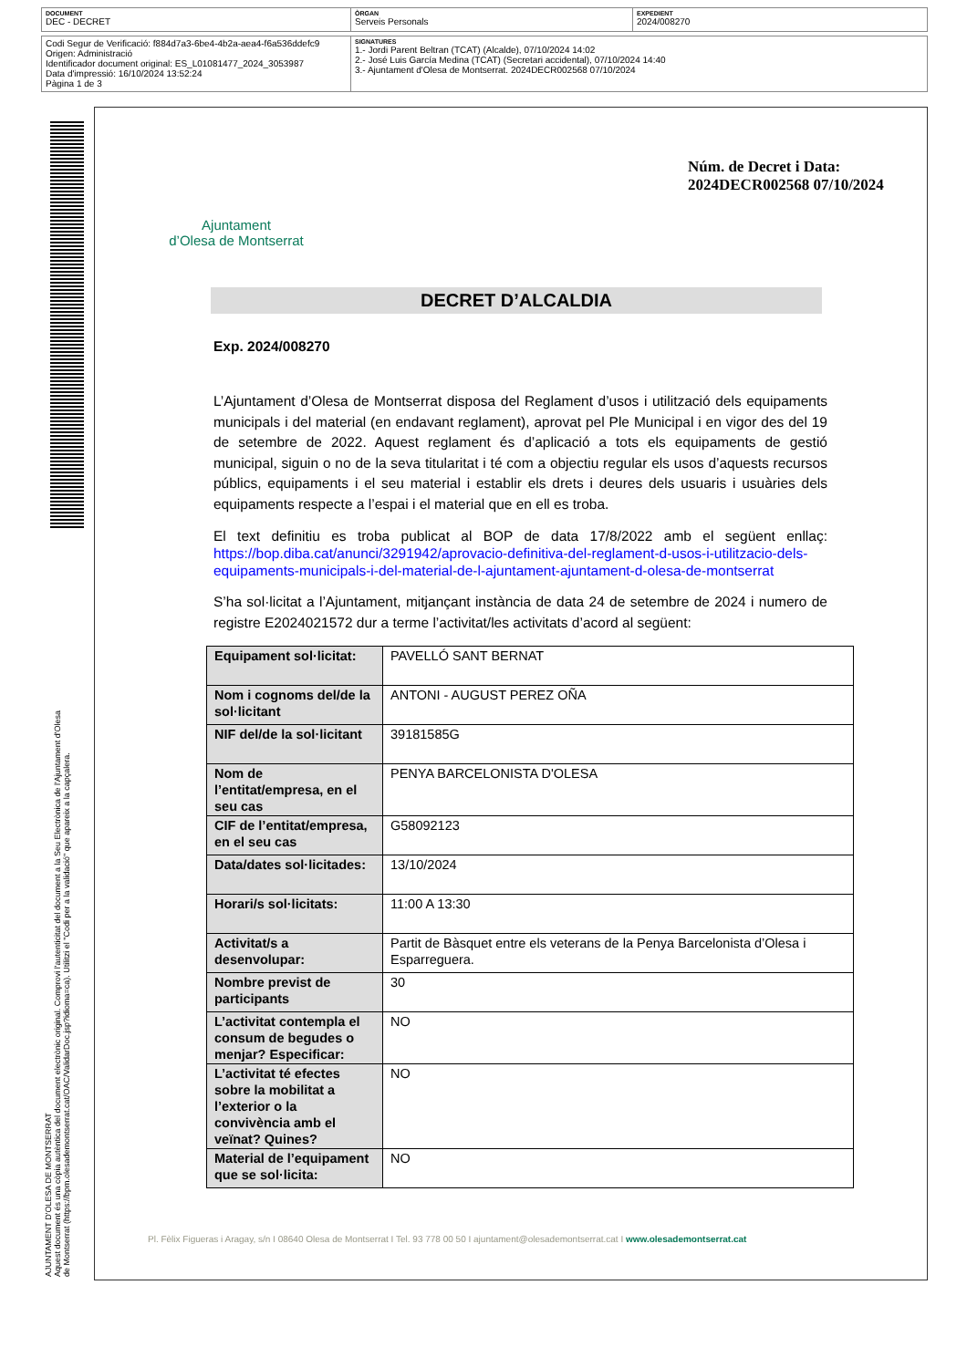DOCUMENT
DEC - DECRET
ÒRGAN
Serveis Personals
EXPEDIENT
2024/008270
Codi Segur de Verificació: f884d7a3-6be4-4b2a-aea4-f6a536ddefc9
Origen: Administració
Identificador document original: ES_L01081477_2024_3053987
Data d'impressió: 16/10/2024 13:52:24
Pàgina 1 de 3
SIGNATURES
1.- Jordi Parent Beltran (TCAT) (Alcalde), 07/10/2024 14:02
2.- José Luis García Medina (TCAT) (Secretari accidental), 07/10/2024 14:40
3.- Ajuntament d'Olesa de Montserrat. 2024DECR002568 07/10/2024
AJUNTAMENT D'OLESA DE MONTSERRAT
Aquest document és una còpia autèntica del document electrònic original. Comprovi l'autenticitat del document a la Seu Electrònica de l'Ajuntament d'Olesa de Montserrat (https://bpm.olesademontserrat.cat/OAC/ValidarDoc.jsp?idioma=ca). Utilitzi el "Codi per a la validació" que apareix a la capçalera.
Ajuntament
d’Olesa de Montserrat
Núm. de Decret i Data:
2024DECR002568 07/10/2024
DECRET D’ALCALDIA
Exp. 2024/008270
L’Ajuntament d’Olesa de Montserrat disposa del Reglament d’usos i utilització dels equipaments municipals i del material (en endavant reglament), aprovat pel Ple Municipal i en vigor des del 19 de setembre de 2022. Aquest reglament és d’aplicació a tots els equipaments de gestió municipal, siguin o no de la seva titularitat i té com a objectiu regular els usos d’aquests recursos públics, equipaments i el seu material i establir els drets i deures dels usuaris i usuàries dels equipaments respecte a l’espai i el material que en ell es troba.
El text definitiu es troba publicat al BOP de data 17/8/2022 amb el següent enllaç: https://bop.diba.cat/anunci/3291942/aprovacio-definitiva-del-reglament-d-usos-i-utilitzacio-dels-equipaments-municipals-i-del-material-de-l-ajuntament-ajuntament-d-olesa-de-montserrat
S’ha sol·licitat a l’Ajuntament, mitjançant instància de data 24 de setembre de 2024 i numero de registre E2024021572 dur a terme l’activitat/les activitats d’acord al següent:
| Equipament sol·licitat: | PAVELLÓ SANT BERNAT |
| Nom i cognoms del/de la sol·licitant | ANTONI - AUGUST PEREZ OÑA |
| NIF del/de la sol·licitant | 39181585G |
| Nom de l’entitat/empresa, en el seu cas | PENYA BARCELONISTA D'OLESA |
| CIF de l’entitat/empresa, en el seu cas | G58092123 |
| Data/dates sol·licitades: | 13/10/2024 |
| Horari/s sol·licitats: | 11:00 A 13:30 |
| Activitat/s a desenvolupar: | Partit de Bàsquet entre els veterans de la Penya Barcelonista d’Olesa i Esparreguera. |
| Nombre previst de participants | 30 |
| L’activitat contempla el consum de begudes o menjar? Especificar: | NO |
| L’activitat té efectes sobre la mobilitat a l’exterior o la convivència amb el veïnat? Quines? | NO |
| Material de l’equipament que se sol·licita: | NO |
Pl. Fèlix Figueras i Aragay, s/n I 08640 Olesa de Montserrat I Tel. 93 778 00 50 I ajuntament@olesademontserrat.cat I www.olesademontserrat.cat